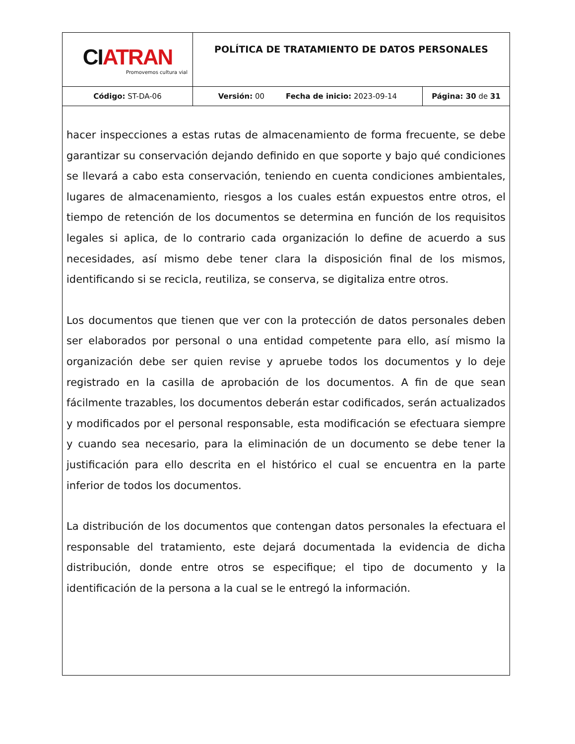| CI ATRAN Promovemos cultura vial | POLÍTICA DE TRATAMIENTO DE DATOS PERSONALES | |
| Código: ST-DA-06 | Versión: 00 Fecha de inicio: 2023-09-14 | Página: 30 de 31 |
hacer inspecciones a estas rutas de almacenamiento de forma frecuente, se debe garantizar su conservación dejando definido en que soporte y bajo qué condiciones se llevará a cabo esta conservación, teniendo en cuenta condiciones ambientales, lugares de almacenamiento, riesgos a los cuales están expuestos entre otros, el tiempo de retención de los documentos se determina en función de los requisitos legales si aplica, de lo contrario cada organización lo define de acuerdo a sus necesidades, así mismo debe tener clara la disposición final de los mismos, identificando si se recicla, reutiliza, se conserva, se digitaliza entre otros.
Los documentos que tienen que ver con la protección de datos personales deben ser elaborados por personal o una entidad competente para ello, así mismo la organización debe ser quien revise y apruebe todos los documentos y lo deje registrado en la casilla de aprobación de los documentos. A fin de que sean fácilmente trazables, los documentos deberán estar codificados, serán actualizados y modificados por el personal responsable, esta modificación se efectuara siempre y cuando sea necesario, para la eliminación de un documento se debe tener la justificación para ello descrita en el histórico el cual se encuentra en la parte inferior de todos los documentos.
La distribución de los documentos que contengan datos personales la efectuara el responsable del tratamiento, este dejará documentada la evidencia de dicha distribución, donde entre otros se especifique; el tipo de documento y la identificación de la persona a la cual se le entregó la información.